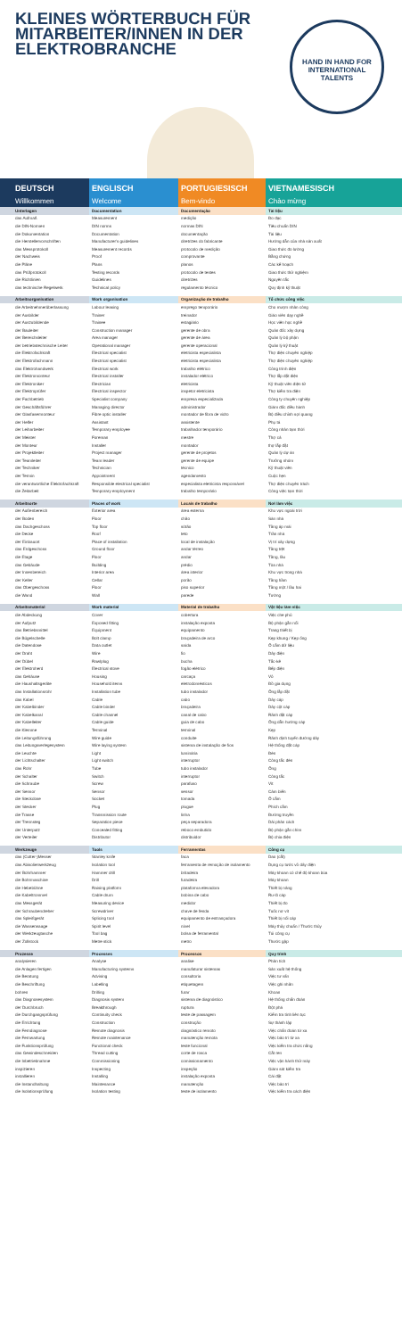KLEINES WÖRTERBUCH FÜR MITARBEITER/INNEN IN DER ELEKTROBRANCHE
HAND IN HAND FOR INTERNATIONAL TALENTS
| DEUTSCH | ENGLISCH | PORTUGIESISCH | VIETNAMESISCH |
| --- | --- | --- | --- |
| Willkommen | Welcome | Bem-vindo | Chào mừng |
| Unterlagen | Documentation | Documentação | Tài liệu |
| das Aufmaß | Measurement | medição | Đo đạc |
| die DIN-Normen | DIN norms | normas DIN | Tiêu chuẩn DIN |
| die Dokumentation | Documentation | documentação | Tài liệu |
| die Herstellervorschriften | Manufacturer's guidelines | diretrizes do fabricante | Hướng dẫn của nhà sản xuất |
| das Messprotokoll | Measurement records | protocolo de medição | Giao thức đo lường |
| der Nachweis | Proof | comprovante | Bằng chứng |
| die Pläne | Plans | planos | Các kế hoạch |
| das Prüfprotokoll | Testing records | protocolo de testes | Giao thức thử nghiệm |
| die Richtlinien | Guidelines | diretrizes | Nguyên tắc |
| das technische Regelwerk | Technical policy | regulamento técnico | Quy định kỹ thuật |
| Arbeitsorganisation | Work organisation | Organização de trabalho | Tổ chức công việc |
| die Arbeitnehmerüberlassung | Labour leasing | emprego temporário | Cho mượn nhân công |
| der Ausbilder | Trainer | treinador | Giáo viên dạy nghề |
| der Auszubildende | Trainee | estagiário | Học viên học nghề |
| der Bauleiter | Construction manager | gerente de obra | Quản đốc xây dựng |
| der Bereichsleiter | Area manager | gerente de área | Quản lý bộ phận |
| der betriebstechnische Leiter | Operational manager | gerente operacional | Quản lý kỹ thuật |
| die Elektrofachkraft | Electrical specialist | eletricista especialista | Thợ điện chuyên nghiệp |
| der Elektrofachmann | Electrical specialist | eletricista especialista | Thợ điện chuyên nghiệp |
| das Elektrohandwerk | Electrical work | trabalho elétrico | Công trình điện |
| der Elektromonteur | Electrical installer | instalador elétrico | Thợ lắp đặt điện |
| der Elektroniker | Electrician | eletricista | Kỹ thuật viên điện tử |
| der Elektroprüfer | Electrical inspector | inspetor eletricista | Thợ kiểm tra điện |
| der Fachbetrieb | Specialist company | empresa especializada | Công ty chuyên nghiệp |
| der Geschäftsführer | Managing director | administrador | Giám đốc điều hành |
| der Glasfasermonteur | Fibre optic installer | montador de fibra de vidro | Bộ điều chỉnh sợi quang |
| der Helfer | Assistant | assistente | Phụ tá |
| der Leiharbeiter | Temporary employee | trabalhador temporário | Công nhân tạm thời |
| der Meister | Foreman | mestre | Thợ cả |
| der Monteur | Installer | montador | thợ lắp đặt |
| der Projektleiter | Project manager | gerente de projetos | Quản lý dự án |
| der Teamleiter | Team leader | gerente de equipe | Trưởng nhóm |
| der Techniker | Technician | técnico | Kỹ thuật viên |
| der Termin | Appointment | agendamento | Cuộc hẹn |
| die verantwortliche Elektrofachkraft | Responsible electrical specialist | especialista eletricista responsável | Thợ điện chuyên trách |
| die Zeitarbeit | Temporary employment | trabalho temporário | Công việc tạm thời |
| Arbeitsorte | Places of work | Locais de trabalho | Nơi làm việc |
| der Außenbereich | Exterior area | área externa | Khu vực ngoài trời |
| der Boden | Floor | chão | Sàn nhà |
| das Dachgeschoss | Top floor | sótão | Tầng áp mái |
| die Decke | Roof | teto | Trần nhà |
| der Einbauort | Place of installation | local de instalação | Vị trí xây dựng |
| das Erdgeschoss | Ground floor | andar térreo | Tầng trệt |
| die Etage | Floor | andar | Tầng, lầu |
| das Gebäude | Building | prédio | Tòa nhà |
| der Innenbereich | Interior area | área interior | Khu vực trong nhà |
| der Keller | Cellar | porão | Tầng hầm |
| das Obergeschoss | Floor | piso superior | Tầng một / lầu hai |
| die Wand | Wall | parede | Tường |
| Arbeitsmaterial | Work material | Material de trabalho | Vật liệu làm việc |
| die Abdeckung | Cover | cobertura | Việc che phủ |
| der Aufputz | Exposed fitting | instalação exposta | Bộ phận gắn nổi |
| das Betriebsmittel | Equipment | equipamento | Trang thiết bị |
| die Bügelschelle | Bolt clamp | braçadeira de arco | Kẹp khung / Kẹp ống |
| die Datendose | Data outlet | saída | Ổ cắm dữ liệu |
| der Draht | Wire | fio | Dây điện |
| der Dübel | Rawlplug | bucha | Tắc-kê |
| der Elektroherd | Electrical stove | fogão elétrico | Bếp điện |
| das Gehäuse | Housing | carcaça | Vỏ |
| die Haushaltsgeräte | Household items | eletrodomésticos | Đồ gia dụng |
| das Installationsrohr | Installation tube | tubo instalador | Ống lắp đặt |
| das Kabel | Cable | cabo | Dây cáp |
| der Kabelbinder | Cable binder | braçadeira | Dây cột cáp |
| der Kabelkanal | Cable channel | canal de cabo | Rãnh đặt cáp |
| der Kabelleiter | Cable guide | guia de cabo | Ống dẫn hướng cáp |
| die Klemme | Terminal | terminal | Kẹp |
| die Leitungsführung | Wire guide | conduíte | Rãnh định tuyến đường dây |
| das Leitungsverlegesystem | Wire laying system | sistema de instalação de fios | Hệ thống đặt cáp |
| die Leuchte | Light | luminária | Đèn |
| der Lichtschalter | Light switch | interruptor | Công tắc đèn |
| das Rohr | Tube | tubo instalador | Ống |
| der Schalter | Switch | interruptor | Công tắc |
| die Schraube | Screw | parafuso | Vít |
| der Sensor | Sensor | sensor | Cảm biến |
| die Steckdose | Socket | tomada | Ổ cắm |
| der Stecker | Plug | plugue | Phích cắm |
| die Trasse | Transmission route | linha | Đường truyền |
| der Trennsteg | Separation piece | peça separadora | Dải phân cách |
| der Unterputz | Concealed fitting | reboco embutido | Bộ phận gắn chìm |
| der Verteiler | Distributor | distribuidor | Bộ chia điện |
| Werkzeuge | Tools | Ferramentas | Công cụ |
| das (Cutter-)Messer | Stanley knife | faca | Dao (cắt) |
| das Abisolierwerkzeug | Isolation tool | ferramenta de remoção de isolamento | Dụng cụ tước vỏ dây điện |
| der Bohrhammer | Hammer drill | britadeira | Máy khoan có chế độ khoan búa |
| die Bohrmaschine | Drill | furadeira | Máy khoan |
| die Hebebühne | Raising platform | plataforma elevadora | Thiết bị nâng |
| die Kabeltrommel | Cable drum | bobina de cabo | Ru-lô cáp |
| das Messgerät | Measuring device | medidor | Thiết bị đo |
| der Schraubendreher | Screwdriver | chave de fenda | Tuốc nơ vít |
| das Spleißgerät | Splicing tool | equipamento de entrançadora | Thiết bị nối cáp |
| die Wasserwaage | Spirit level | nível | Máy thủy chuẩn / Thước thủy |
| der Werkzeugtasche | Tool bag | bolsa de ferramental | Túi công cụ |
| der Zollstock | Metre stick | metro | Thước gập |
| Prozesse | Processes | Processos | Quy trình |
| analysieren | Analyse | analise | Phân tích |
| die Anlagen fertigen | Manufacturing systems | manufaturar sistemas | Sản xuất hệ thống |
| die Beratung | Advising | consultoria | Việc tư vấn |
| die Beschriftung | Labelling | etiquetagem | Việc ghi nhãn |
| bohren | Drilling | furar | Khoan |
| das Diagnosesystem | Diagnosis system | sistema de diagnóstico | Hệ thống chẩn đoán |
| der Durchbruch | Breakthrough | ruptura | Đột phá |
| die Durchgangsprüfung | Continuity check | teste de passagem | Kiểm tra tính liên tục |
| die Errichtung | Construction | construção | Sự thành lập |
| die Ferndiagnose | Remote diagnosis | diagnóstico remoto | Việc chẩn đoán từ xa |
| die Fernwartung | Remote maintenance | manutenção remota | Việc bảo trì từ xa |
| die Funktionsprüfung | Functional check | teste funcional | Việc kiểm tra chức năng |
| das Gewindeschneiden | Thread cutting | corte de rosca | Cắt ren |
| die Inbetriebnahme | Commissioning | comissionamento | Việc vận hành thử máy |
| inspizieren | Inspecting | inspeção | Giám sát kiểm tra |
| installieren | Installing | instalação exposta | Cài đặt |
| die Instandhaltung | Maintenance | manutenção | Việc bảo trì |
| die Isolationsprüfung | Isolation testing | teste de isolamento | Việc kiểm tra cách điện |